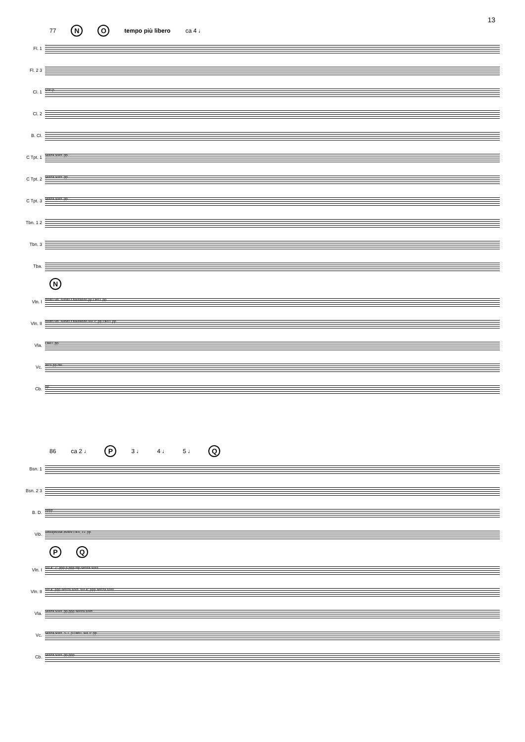13
77 N O tempo più libero ca 4 ♩
Fl. 1
Fl. 2 3
Cl. 1
solo p
Cl. 2
B. Cl.
C Tpt. 1
senza sord. pp
C Tpt. 2
senza sord. pp
C Tpt. 3
senza sord. pp
Tbn. 1 2
Tbn. 3
Tba.
N
Vln. I
molto vib. subito f flautando pp ORD. pp
Vln. II
molto vib. subito f flautando sul 3° pp ORD. pp
Vla.
ORD. pp
Vc.
arco pp div.
Cb.
pp
86 ca 2 ♩ P 3 ♩ 4 ♩ 5 ♩ Q
Bsn. 1
Bsn. 2 3
B. D.
pppp
Vib.
Vibraphone motor OFF, l.v. pp
P Q
Vln. I
sul 4° 2° ppp p ppp mp senza sord.
Vln. II
sul 4° ppp senza sord. sul 4° ppp senza sord.
Vla.
senza sord. pp ppp senza sord.
Vc.
senza sord. S.T. p ORD. sul 3° pp
Cb.
senza sord. pp ppp